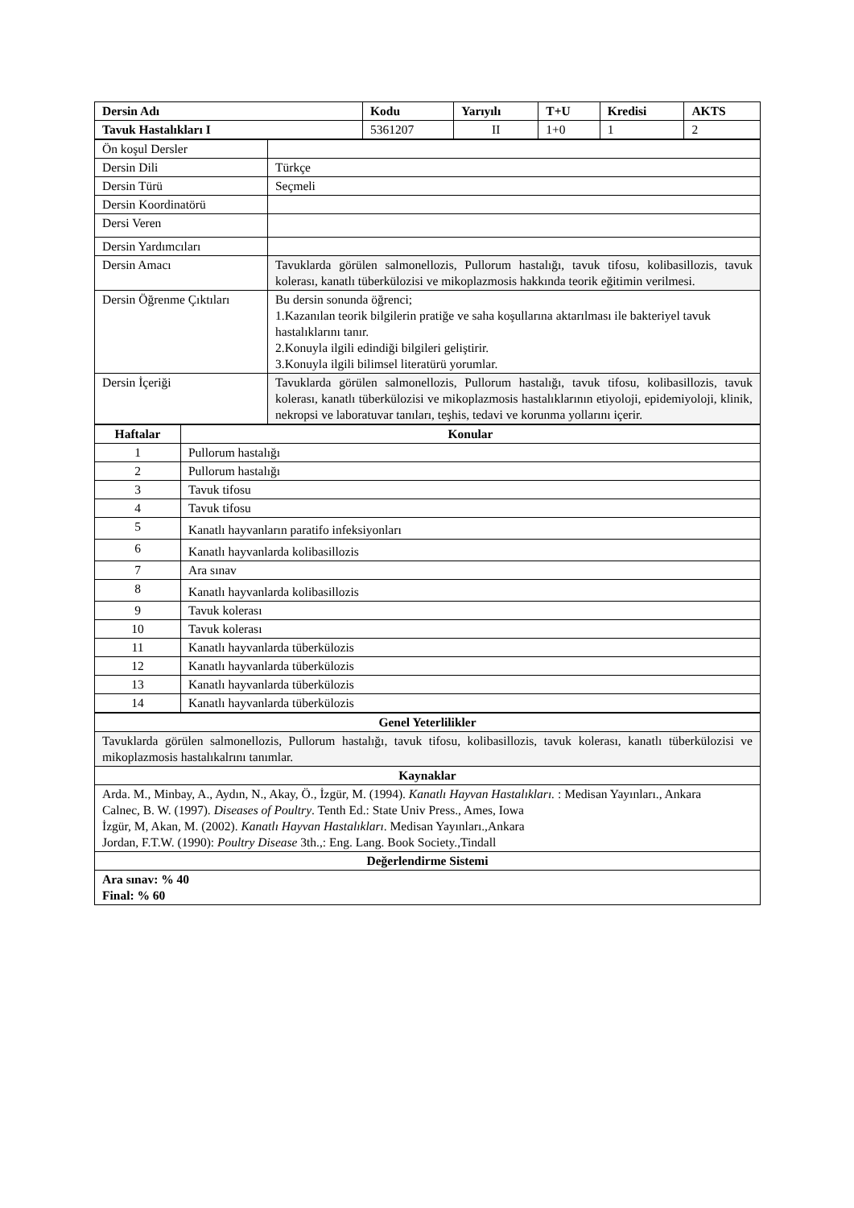| Dersin Adı | Kodu | Yarıyılı | T+U | Kredisi | AKTS |
| --- | --- | --- | --- | --- | --- |
| Tavuk Hastalıkları I | 5361207 | II | 1+0 | 1 | 2 |
| Ön koşul Dersler | |
| Dersin Dili | Türkçe |
| Dersin Türü | Seçmeli |
| Dersin Koordinatörü | |
| Dersi Veren | |
| Dersin Yardımcıları | |
| Dersin Amacı | Tavuklarda görülen salmonellozis, Pullorum hastalığı, tavuk tifosu, kolibasillozis, tavuk kolerası, kanatlı tüberkülozisi ve mikoplazmosis hakkında teorik eğitimin verilmesi. |
| Dersin Öğrenme Çıktıları | Bu dersin sonunda öğrenci; 1.Kazanılan teorik bilgilerin pratiğe ve saha koşullarına aktarılması ile bakteriyel tavuk hastalıklarını tanır. 2.Konuyla ilgili edindiği bilgileri geliştirir. 3.Konuyla ilgili bilimsel literatürü yorumlar. |
| Dersin İçeriği | Tavuklarda görülen salmonellozis, Pullorum hastalığı, tavuk tifosu, kolibasillozis, tavuk kolerası, kanatlı tüberkülozisi ve mikoplazmosis hastalıklarının etiyoloji, epidemiyoloji, klinik, nekropsi ve laboratuvar tanıları, teşhis, tedavi ve korunma yollarını içerir. |
| Haftalar | Konular |
| --- | --- |
| 1 | Pullorum hastalığı |
| 2 | Pullorum hastalığı |
| 3 | Tavuk tifosu |
| 4 | Tavuk tifosu |
| 5 | Kanatlı hayvanların paratifo infeksiyonları |
| 6 | Kanatlı hayvanlarda kolibasillozis |
| 7 | Ara sınav |
| 8 | Kanatlı hayvanlarda kolibasillozis |
| 9 | Tavuk kolerası |
| 10 | Tavuk kolerası |
| 11 | Kanatlı hayvanlarda tüberkülozis |
| 12 | Kanatlı hayvanlarda tüberkülozis |
| 13 | Kanatlı hayvanlarda tüberkülozis |
| 14 | Kanatlı hayvanlarda tüberkülozis |
| Genel Yeterlilikler |
| --- |
| Tavuklarda görülen salmonellozis, Pullorum hastalığı, tavuk tifosu, kolibasillozis, tavuk kolerası, kanatlı tüberkülozisi ve mikoplazmosis hastalıkalrını tanımlar. |
| Kaynaklar |
| Arda. M., Minbay, A., Aydın, N., Akay, Ö., İzgür, M. (1994). Kanatlı Hayvan Hastalıkları. : Medisan Yayınları., Ankara Calnec, B. W. (1997). Diseases of Poultry . Tenth Ed.: State Univ Press., Ames, Iowa İzgür, M, Akan, M. (2002). Kanatlı Hayvan Hastalıkları . Medisan Yayınları.,Ankara Jordan, F.T.W. (1990): Poultry Disease 3th.,: Eng. Lang. Book Society.,Tindall |
| Değerlendirme Sistemi |
| Ara sınav: % 40 Final: % 60 |